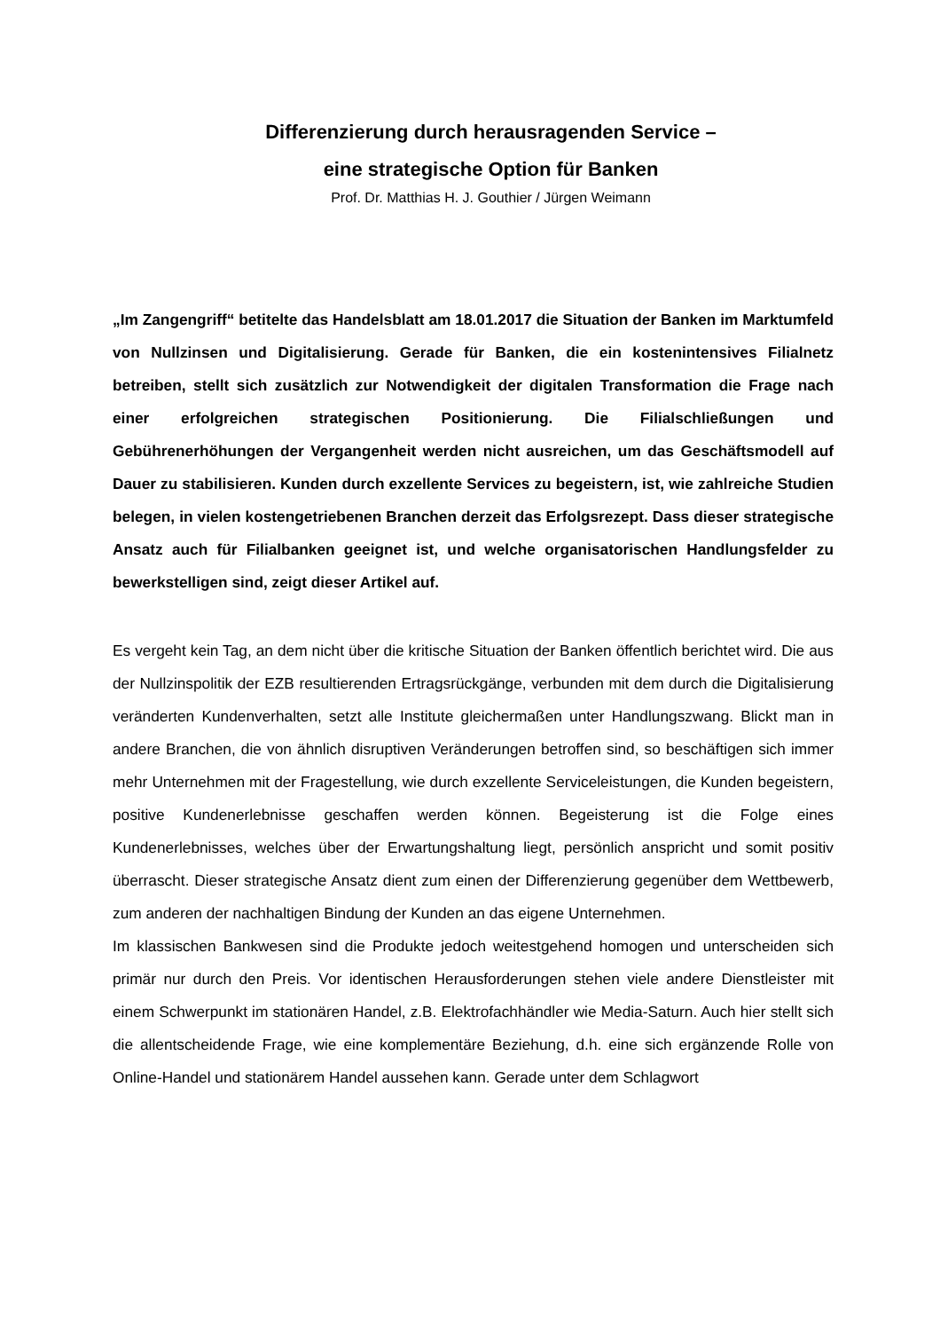Differenzierung durch herausragenden Service –
eine strategische Option für Banken
Prof. Dr. Matthias H. J. Gouthier / Jürgen Weimann
„Im Zangengriff“ betitelte das Handelsblatt am 18.01.2017 die Situation der Banken im Marktumfeld von Nullzinsen und Digitalisierung. Gerade für Banken, die ein kostenintensives Filialnetz betreiben, stellt sich zusätzlich zur Notwendigkeit der digitalen Transformation die Frage nach einer erfolgreichen strategischen Positionierung. Die Filialschließungen und Gebührenerhöhungen der Vergangenheit werden nicht ausreichen, um das Geschäftsmodell auf Dauer zu stabilisieren. Kunden durch exzellente Services zu begeistern, ist, wie zahlreiche Studien belegen, in vielen kostengetriebenen Branchen derzeit das Erfolgsrezept. Dass dieser strategische Ansatz auch für Filialbanken geeignet ist, und welche organisatorischen Handlungsfelder zu bewerkstelligen sind, zeigt dieser Artikel auf.
Es vergeht kein Tag, an dem nicht über die kritische Situation der Banken öffentlich berichtet wird. Die aus der Nullzinspolitik der EZB resultierenden Ertragsrückgänge, verbunden mit dem durch die Digitalisierung veränderten Kundenverhalten, setzt alle Institute gleichermaßen unter Handlungszwang. Blickt man in andere Branchen, die von ähnlich disruptiven Veränderungen betroffen sind, so beschäftigen sich immer mehr Unternehmen mit der Fragestellung, wie durch exzellente Serviceleistungen, die Kunden begeistern, positive Kundenerlebnisse geschaffen werden können. Begeisterung ist die Folge eines Kundenerlebnisses, welches über der Erwartungshaltung liegt, persönlich anspricht und somit positiv überrascht. Dieser strategische Ansatz dient zum einen der Differenzierung gegenüber dem Wettbewerb, zum anderen der nachhaltigen Bindung der Kunden an das eigene Unternehmen.
Im klassischen Bankwesen sind die Produkte jedoch weitestgehend homogen und unterscheiden sich primär nur durch den Preis. Vor identischen Herausforderungen stehen viele andere Dienstleister mit einem Schwerpunkt im stationären Handel, z.B. Elektrofachhändler wie Media-Saturn. Auch hier stellt sich die allentscheidende Frage, wie eine komplementäre Beziehung, d.h. eine sich ergänzende Rolle von Online-Handel und stationärem Handel aussehen kann. Gerade unter dem Schlagwort